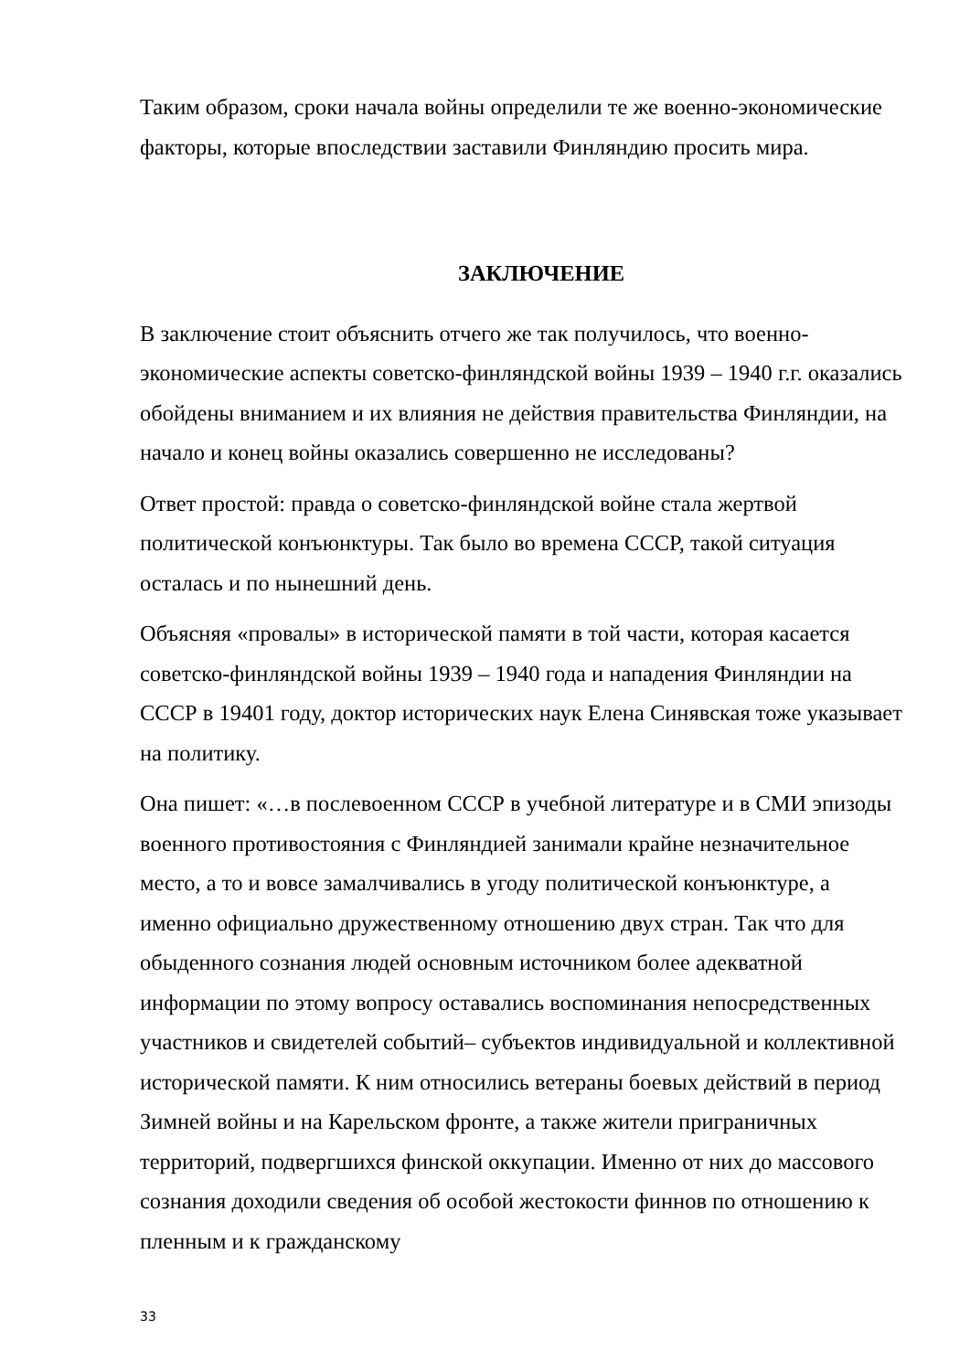Таким образом, сроки начала войны определили те же военно-экономические факторы, которые впоследствии заставили Финляндию просить мира.
ЗАКЛЮЧЕНИЕ
В заключение стоит объяснить отчего же так получилось, что военно-экономические аспекты советско-финляндской войны 1939 – 1940 г.г. оказались обойдены вниманием и их влияния не действия правительства Финляндии, на начало и конец войны оказались совершенно не исследованы?
Ответ простой: правда о советско-финляндской войне стала жертвой политической конъюнктуры. Так было во времена СССР, такой ситуация осталась и по нынешний день.
Объясняя «провалы» в исторической памяти в той части, которая касается советско-финляндской войны 1939 – 1940 года и нападения Финляндии на СССР в 19401 году, доктор исторических наук Елена Синявская тоже указывает на политику.
Она пишет: «…в послевоенном СССР в учебной литературе и в СМИ эпизоды военного противостояния с Финляндией занимали крайне незначительное место, а то и вовсе замалчивались в угоду политической конъюнктуре, а именно официально дружественному отношению двух стран. Так что для обыденного сознания людей основным источником более адекватной информации по этому вопросу оставались воспоминания непосредственных участников и свидетелей событий– субъектов индивидуальной и коллективной исторической памяти. К ним относились ветераны боевых действий в период Зимней войны и на Карельском фронте, а также жители приграничных территорий, подвергшихся финской оккупации. Именно от них до массового сознания доходили сведения об особой жестокости финнов по отношению к пленным и к гражданскому
33